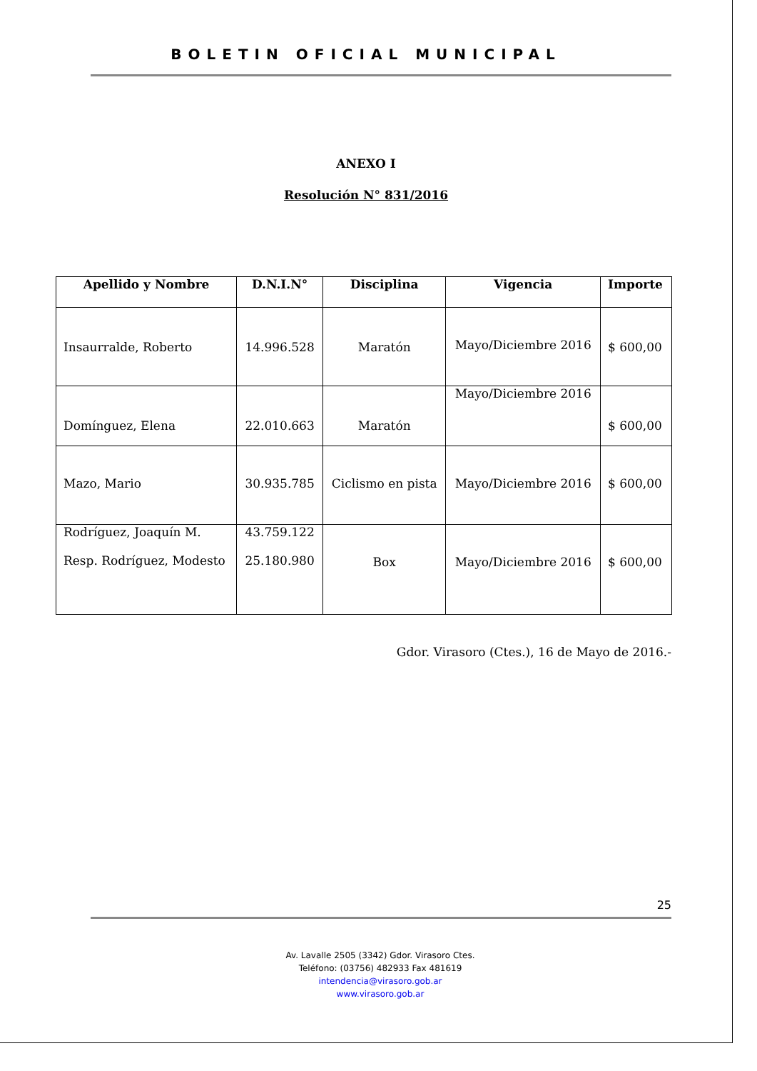BOLETIN OFICIAL MUNICIPAL
ANEXO I
Resolución N° 831/2016
| Apellido y Nombre | D.N.I.N° | Disciplina | Vigencia | Importe |
| --- | --- | --- | --- | --- |
| Insaurralde, Roberto | 14.996.528 | Maratón | Mayo/Diciembre 2016 | $ 600,00 |
| Domínguez, Elena | 22.010.663 | Maratón | Mayo/Diciembre 2016 | $ 600,00 |
| Mazo, Mario | 30.935.785 | Ciclismo en pista | Mayo/Diciembre 2016 | $ 600,00 |
| Rodríguez, Joaquín M. Resp. Rodríguez, Modesto | 43.759.122 25.180.980 | Box | Mayo/Diciembre 2016 | $ 600,00 |
Gdor. Virasoro (Ctes.), 16 de Mayo de 2016.-
25
Av. Lavalle 2505 (3342) Gdor. Virasoro Ctes.
Teléfono: (03756) 482933 Fax 481619
intendencia@virasoro.gob.ar
www.virasoro.gob.ar